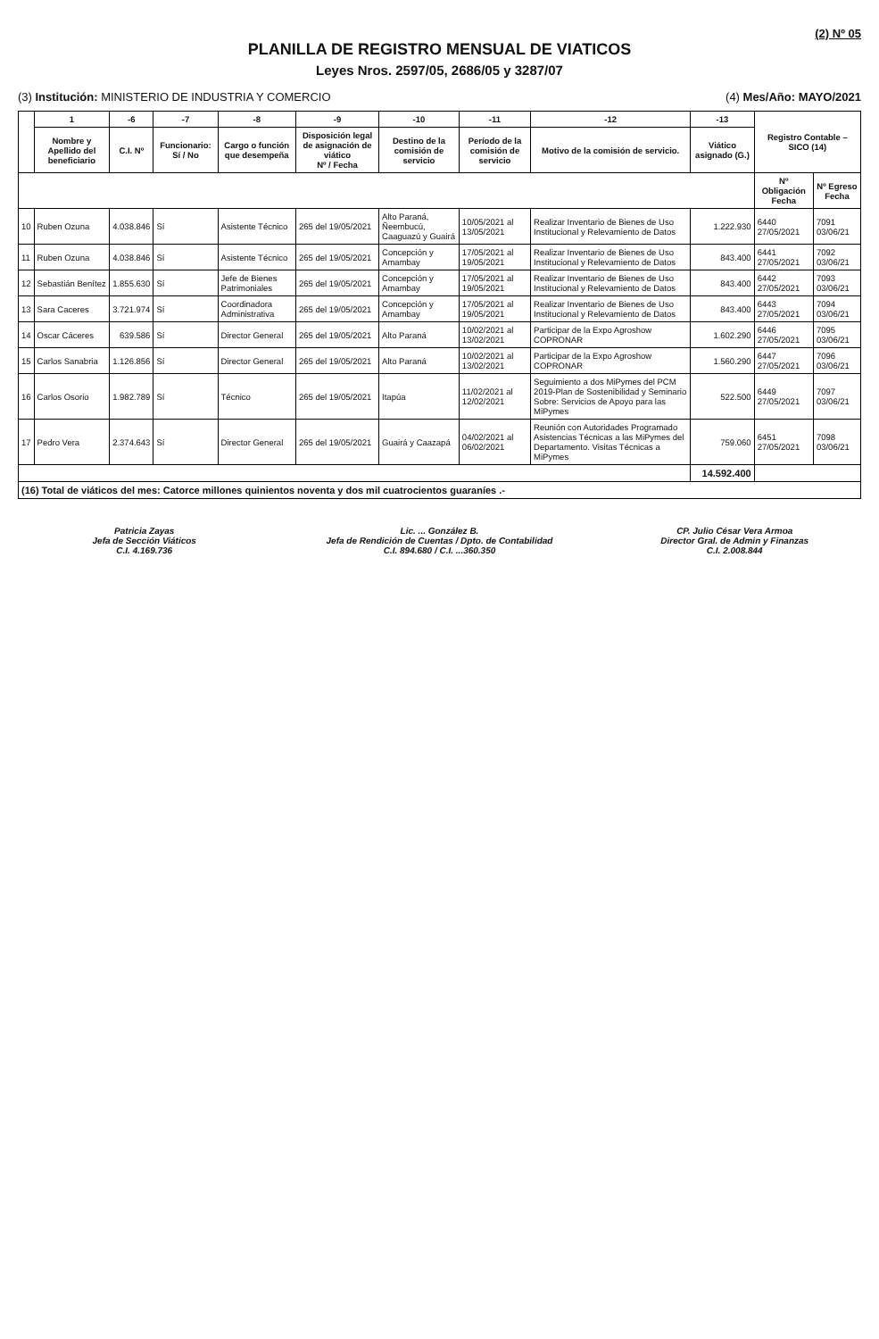(2) Nº 05
PLANILLA DE REGISTRO MENSUAL DE VIATICOS
Leyes Nros. 2597/05, 2686/05 y 3287/07
(3) Institución: MINISTERIO DE INDUSTRIA Y COMERCIO (4) Mes/Año: MAYO/2021
| | 1 | -6 | -7 | -8 | -9 | -10 | -11 | -12 | -13 | Registro Contable – SICO (14) | |
| --- | --- | --- | --- | --- | --- | --- | --- | --- | --- | --- | --- |
| | Nombre y Apellido del beneficiario | C.I. Nº | Funcionario: Sí / No | Cargo o función que desempeña | Disposición legal de asignación de viático Nº / Fecha | Destino de la comisión de servicio | Período de la comisión de servicio | Motivo de la comisión de servicio. | Viático asignado (G.) | | |
| | | | | | | | | | | Nº Obligación Fecha | Nº Egreso Fecha |
| 10 | Ruben Ozuna | 4.038.846 | Sí | Asistente Técnico | 265 del 19/05/2021 | Alto Paraná, Ñeembucú, Caaguazú y Guairá | 10/05/2021 al 13/05/2021 | Realizar Inventario de Bienes de Uso Institucional y Relevamiento de Datos | 1.222.930 | 6440 27/05/2021 | 7091 03/06/21 |
| 11 | Ruben Ozuna | 4.038.846 | Sí | Asistente Técnico | 265 del 19/05/2021 | Concepción y Amambay | 17/05/2021 al 19/05/2021 | Realizar Inventario de Bienes de Uso Institucional y Relevamiento de Datos | 843.400 | 6441 27/05/2021 | 7092 03/06/21 |
| 12 | Sebastián Benítez | 1.855.630 | Sí | Jefe de Bienes Patrimoniales | 265 del 19/05/2021 | Concepción y Amambay | 17/05/2021 al 19/05/2021 | Realizar Inventario de Bienes de Uso Institucional y Relevamiento de Datos | 843.400 | 6442 27/05/2021 | 7093 03/06/21 |
| 13 | Sara Caceres | 3.721.974 | Sí | Coordinadora Administrativa | 265 del 19/05/2021 | Concepción y Amambay | 17/05/2021 al 19/05/2021 | Realizar Inventario de Bienes de Uso Institucional y Relevamiento de Datos | 843.400 | 6443 27/05/2021 | 7094 03/06/21 |
| 14 | Oscar Cáceres | 639.586 | Sí | Director General | 265 del 19/05/2021 | Alto Paraná | 10/02/2021 al 13/02/2021 | Participar de la Expo Agroshow COPRONAR | 1.602.290 | 6446 27/05/2021 | 7095 03/06/21 |
| 15 | Carlos Sanabria | 1.126.856 | Sí | Director General | 265 del 19/05/2021 | Alto Paraná | 10/02/2021 al 13/02/2021 | Participar de la Expo Agroshow COPRONAR | 1.560.290 | 6447 27/05/2021 | 7096 03/06/21 |
| 16 | Carlos Osorio | 1.982.789 | Sí | Técnico | 265 del 19/05/2021 | Itapúa | 11/02/2021 al 12/02/2021 | Seguimiento a dos MiPymes del PCM 2019-Plan de Sostenibilidad y Seminario Sobre: Servicios de Apoyo para las MiPymes | 522.500 | 6449 27/05/2021 | 7097 03/06/21 |
| 17 | Pedro Vera | 2.374.643 | Sí | Director General | 265 del 19/05/2021 | Guairá y Caazapá | 04/02/2021 al 06/02/2021 | Reunión con Autoridades Programado Asistencias Técnicas a las MiPymes del Departamento. Visitas Técnicas a MiPymes | 759.060 | 6451 27/05/2021 | 7098 03/06/21 |
| | | | | | | | | | 14.592.400 | | |
| (16) Total de viáticos del mes: Catorce millones quinientos noventa y dos mil cuatrocientos guaraníes .- | | | | | | | | | | | |
Patricia Zayas
Jefa de Sección Viáticos
C.I. 4.169.736
Lic. ... González B.
Jefa de Rendición de Cuentas / Dpto. de Contabilidad
C.I. 894.680 / C.I. ...360.350
CP. Julio César Vera Armoa
Director Gral. de Admin y Finanzas
C.I. 2.008.844